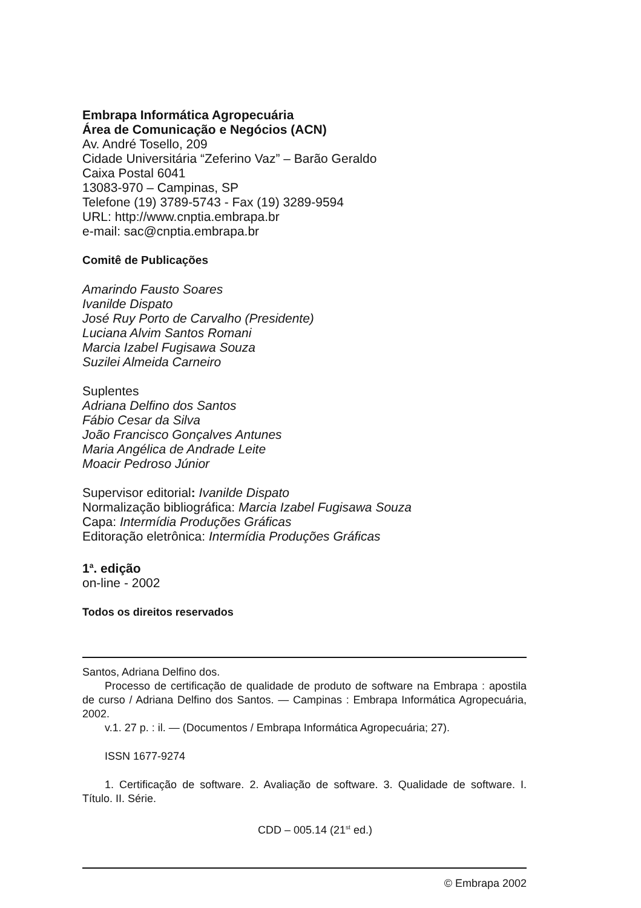Embrapa Informática Agropecuária
Área de Comunicação e Negócios (ACN)
Av. André Tosello, 209
Cidade Universitária “Zeferino Vaz” – Barão Geraldo
Caixa Postal 6041
13083-970 – Campinas, SP
Telefone (19) 3789-5743 - Fax (19) 3289-9594
URL: http://www.cnptia.embrapa.br
e-mail: sac@cnptia.embrapa.br
Comitê de Publicações
Amarindo Fausto Soares
Ivanilde Dispato
José Ruy Porto de Carvalho (Presidente)
Luciana Alvim Santos Romani
Marcia Izabel Fugisawa Souza
Suzilei Almeida Carneiro
Suplentes
Adriana Delfino dos Santos
Fábio Cesar da Silva
João Francisco Gonçalves Antunes
Maria Angélica de Andrade Leite
Moacir Pedroso Júnior
Supervisor editorial: Ivanilde Dispato
Normalização bibliográfica: Marcia Izabel Fugisawa Souza
Capa: Intermídia Produções Gráficas
Editoração eletrônica: Intermídia Produções Gráficas
1<sup>a</sup>. edição
on-line - 2002
Todos os direitos reservados
Santos, Adriana Delfino dos.
Processo de certificação de qualidade de produto de software na Embrapa : apostila de curso / Adriana Delfino dos Santos. — Campinas : Embrapa Informática Agropecuária, 2002.
v.1. 27 p. : il. — (Documentos / Embrapa Informática Agropecuária; 27).
ISSN 1677-9274
1. Certificação de software. 2. Avaliação de software. 3. Qualidade de software. I. Título. II. Série.
CDD – 005.14 (21<sup>st</sup> ed.)
© Embrapa 2002